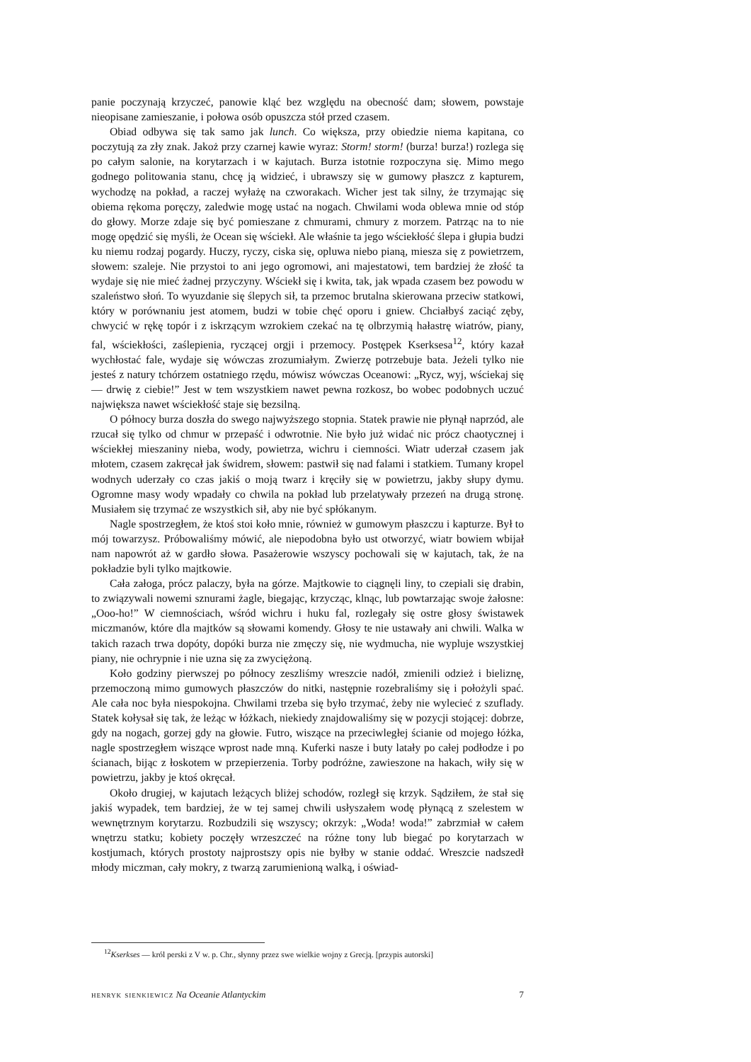panie poczynają krzyczeć, panowie kląć bez względu na obecność dam; słowem, powstaje nieopisane zamieszanie, i połowa osób opuszcza stół przed czasem.
Obiad odbywa się tak samo jak lunch. Co większa, przy obiedzie niema kapitana, co poczytują za zły znak. Jakoż przy czarnej kawie wyraz: Storm! storm! (burza! burza!) rozlega się po całym salonie, na korytarzach i w kajutach. Burza istotnie rozpoczyna się. Mimo mego godnego politowania stanu, chcę ją widzieć, i ubrawszy się w gumowy płaszcz z kapturem, wychodzę na pokład, a raczej wyłażę na czworakach. Wicher jest tak silny, że trzymając się obiema rękoma poręczy, zaledwie mogę ustać na nogach. Chwilami woda oblewa mnie od stóp do głowy. Morze zdaje się być pomieszane z chmurami, chmury z morzem. Patrząc na to nie mogę opędzić się myśli, że Ocean się wściekł. Ale właśnie ta jego wściekłość ślepa i głupia budzi ku niemu rodzaj pogardy. Huczy, ryczy, ciska się, opluwa niebo pianą, miesza się z powietrzem, słowem: szaleje. Nie przystoi to ani jego ogromowi, ani majestatowi, tem bardziej że złość ta wydaje się nie mieć żadnej przyczyny. Wściekł się i kwita, tak, jak wpada czasem bez powodu w szaleństwo słoń. To wyuzdanie się ślepych sił, ta przemoc brutalna skierowana przeciw statkowi, który w porównaniu jest atomem, budzi w tobie chęć oporu i gniew. Chciałbyś zaciąć zęby, chwycić w rękę topór i z iskrzącym wzrokiem czekać na tę olbrzymią hałastrę wiatrów, piany, fal, wściekłości, zaślepienia, ryczącej orgji i przemocy. Postępek Kserksesa<sup>12</sup>, który kazał wychłostać fale, wydaje się wówczas zrozumiałym. Zwierzę potrzebuje bata. Jeżeli tylko nie jesteś z natury tchórzem ostatniego rzędu, mówisz wówczas Oceanowi: „Rycz, wyj, wściekaj się — drwię z ciebie!” Jest w tem wszystkiem nawet pewna rozkosz, bo wobec podobnych uczuć największa nawet wściekłość staje się bezsilną.
O północy burza doszła do swego najwyższego stopnia. Statek prawie nie płynął naprzód, ale rzucał się tylko od chmur w przepaść i odwrotnie. Nie było już widać nic prócz chaotycznej i wściekłej mieszaniny nieba, wody, powietrza, wichru i ciemności. Wiatr uderzał czasem jak młotem, czasem zakręcał jak świdrem, słowem: pastwił się nad falami i statkiem. Tumany kropel wodnych uderzały co czas jakiś o moją twarz i kręciły się w powietrzu, jakby słupy dymu. Ogromne masy wody wpadały co chwila na pokład lub przelatywały przezeń na drugą stronę. Musiałem się trzymać ze wszystkich sił, aby nie być spłókanym.
Nagle spostrzegłem, że ktoś stoi koło mnie, również w gumowym płaszczu i kapturze. Był to mój towarzysz. Próbowaliśmy mówić, ale niepodobna było ust otworzyć, wiatr bowiem wbijał nam napowrót aż w gardło słowa. Pasażerowie wszyscy pochowali się w kajutach, tak, że na pokładzie byli tylko majtkowie.
Cała załoga, prócz palaczy, była na górze. Majtkowie to ciągnęli liny, to czepiali się drabin, to związywali nowemi sznurami żagle, biegając, krzycząc, klnąc, lub powtarzając swoje żałosne: „Ooo-ho!” W ciemnościach, wśród wichru i huku fal, rozlegały się ostre głosy świstawek miczmanów, które dla majtków są słowami komendy. Głosy te nie ustawały ani chwili. Walka w takich razach trwa dopóty, dopóki burza nie zmęczy się, nie wydmucha, nie wypluje wszystkiej piany, nie ochrypnie i nie uzna się za zwyciężoną.
Koło godziny pierwszej po północy zeszliśmy wreszcie nadół, zmienili odzież i bieliznę, przemoczoną mimo gumowych płaszczów do nitki, następnie rozebraliśmy się i położyli spać. Ale cała noc była niespokojna. Chwilami trzeba się było trzymać, żeby nie wylecieć z szuflady. Statek kołysał się tak, że leżąc w łóżkach, niekiedy znajdowaliśmy się w pozycji stojącej: dobrze, gdy na nogach, gorzej gdy na głowie. Futro, wiszące na przeciwległej ścianie od mojego łóżka, nagle spostrzegłem wiszące wprost nade mną. Kuferki nasze i buty latały po całej podłodze i po ścianach, bijąc z łoskotem w przepierzenia. Torby podróżne, zawieszone na hakach, wiły się w powietrzu, jakby je ktoś okręcał.
Około drugiej, w kajutach leżących bliżej schodów, rozległ się krzyk. Sądziłem, że stał się jakiś wypadek, tem bardziej, że w tej samej chwili usłyszałem wodę płynącą z szelestem w wewnętrznym korytarzu. Rozbudzili się wszyscy; okrzyk: „Woda! woda!” zabrzmiał w całem wnętrzu statku; kobiety poczęły wrzeszczeć na różne tony lub biegać po korytarzach w kostjumach, których prostoty najprostszy opis nie byłby w stanie oddać. Wreszcie nadszedł młody miczman, cały mokry, z twarzą zarumienioną walką, i oświad-
<sup>12</sup> Kserkses — król perski z V w. p. Chr., słynny przez swe wielkie wojny z Grecją. [przypis autorski]
henryk sienkiewicz Na Oceanie Atlantyckim 7